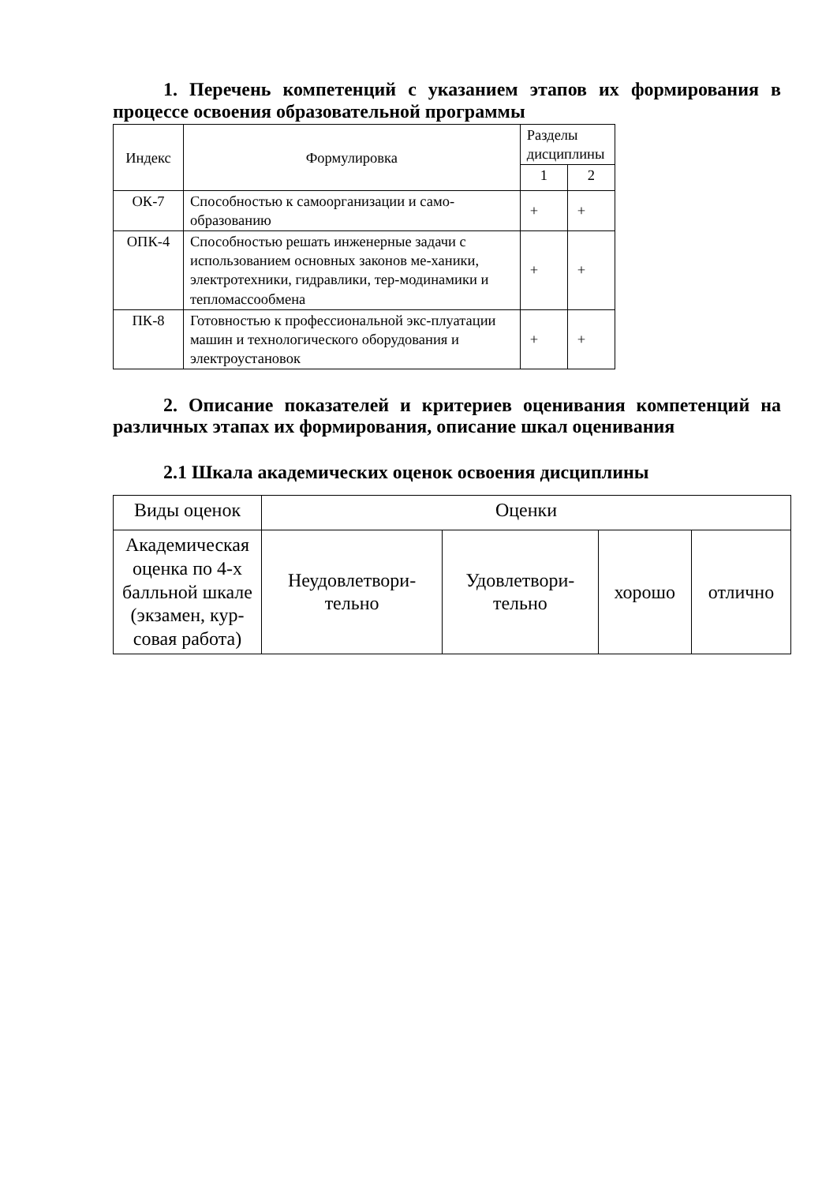1. Перечень компетенций с указанием этапов их формирования в процессе освоения образовательной программы
| Индекс | Формулировка | Разделы дисциплины | |
| --- | --- | --- | --- |
| | | 1 | 2 |
| ОК-7 | Способностью к самоорганизации и само-образованию | + | + |
| ОПК-4 | Способностью решать инженерные задачи с использованием основных законов ме-ханики, электротехники, гидравлики, тер-модинамики и тепломассообмена | + | + |
| ПК-8 | Готовностью к профессиональной экс-плуатации машин и технологического оборудования и электроустановок | + | + |
2. Описание показателей и критериев оценивания компетенций на различных этапах их формирования, описание шкал оценивания
2.1 Шкала академических оценок освоения дисциплины
| Виды оценок | Оценки | | | |
| --- | --- | --- | --- | --- |
| Академическая оценка по 4-х балльной шкале (экзамен, кур-совая работа) | Неудовлетвори- тельно | Удовлетвори- тельно | хорошо | отлично |